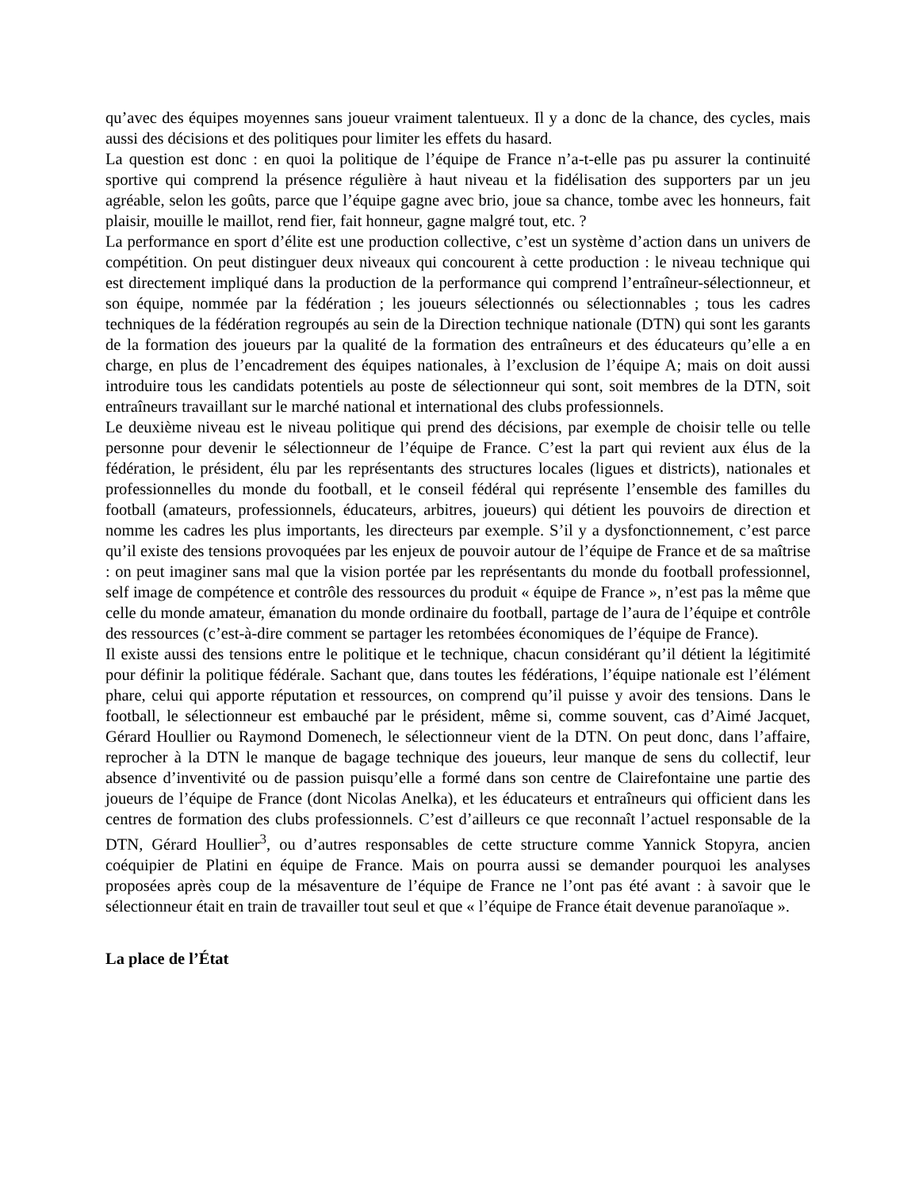qu’avec des équipes moyennes sans joueur vraiment talentueux. Il y a donc de la chance, des cycles, mais aussi des décisions et des politiques pour limiter les effets du hasard.
La question est donc : en quoi la politique de l’équipe de France n’a-t-elle pas pu assurer la continuité sportive qui comprend la présence régulière à haut niveau et la fidélisation des supporters par un jeu agréable, selon les goûts, parce que l’équipe gagne avec brio, joue sa chance, tombe avec les honneurs, fait plaisir, mouille le maillot, rend fier, fait honneur, gagne malgré tout, etc. ?
La performance en sport d’élite est une production collective, c’est un système d’action dans un univers de compétition. On peut distinguer deux niveaux qui concourent à cette production : le niveau technique qui est directement impliqué dans la production de la performance qui comprend l’entraîneur-sélectionneur, et son équipe, nommée par la fédération ; les joueurs sélectionnés ou sélectionnables ; tous les cadres techniques de la fédération regroupés au sein de la Direction technique nationale (DTN) qui sont les garants de la formation des joueurs par la qualité de la formation des entraîneurs et des éducateurs qu’elle a en charge, en plus de l’encadrement des équipes nationales, à l’exclusion de l’équipe A; mais on doit aussi introduire tous les candidats potentiels au poste de sélectionneur qui sont, soit membres de la DTN, soit entraîneurs travaillant sur le marché national et international des clubs professionnels.
Le deuxième niveau est le niveau politique qui prend des décisions, par exemple de choisir telle ou telle personne pour devenir le sélectionneur de l’équipe de France. C’est la part qui revient aux élus de la fédération, le président, élu par les représentants des structures locales (ligues et districts), nationales et professionnelles du monde du football, et le conseil fédéral qui représente l’ensemble des familles du football (amateurs, professionnels, éducateurs, arbitres, joueurs) qui détient les pouvoirs de direction et nomme les cadres les plus importants, les directeurs par exemple. S’il y a dysfonctionnement, c’est parce qu’il existe des tensions provoquées par les enjeux de pouvoir autour de l’équipe de France et de sa maîtrise : on peut imaginer sans mal que la vision portée par les représentants du monde du football professionnel, self image de compétence et contrôle des ressources du produit « équipe de France », n’est pas la même que celle du monde amateur, émanation du monde ordinaire du football, partage de l’aura de l’équipe et contrôle des ressources (c’est-à-dire comment se partager les retombées économiques de l’équipe de France).
Il existe aussi des tensions entre le politique et le technique, chacun considérant qu’il détient la légitimité pour définir la politique fédérale. Sachant que, dans toutes les fédérations, l’équipe nationale est l’élément phare, celui qui apporte réputation et ressources, on comprend qu’il puisse y avoir des tensions. Dans le football, le sélectionneur est embauché par le président, même si, comme souvent, cas d’Aimé Jacquet, Gérard Houllier ou Raymond Domenech, le sélectionneur vient de la DTN. On peut donc, dans l’affaire, reprocher à la DTN le manque de bagage technique des joueurs, leur manque de sens du collectif, leur absence d’inventivité ou de passion puisqu’elle a formé dans son centre de Clairefontaine une partie des joueurs de l’équipe de France (dont Nicolas Anelka), et les éducateurs et entraîneurs qui officient dans les centres de formation des clubs professionnels. C’est d’ailleurs ce que reconnaît l’actuel responsable de la DTN, Gérard Houllier<sup>3</sup>, ou d’autres responsables de cette structure comme Yannick Stopyra, ancien coéquipier de Platini en équipe de France. Mais on pourra aussi se demander pourquoi les analyses proposées après coup de la mésaventure de l’équipe de France ne l’ont pas été avant : à savoir que le sélectionneur était en train de travailler tout seul et que « l’équipe de France était devenue paranoïaque ».
La place de l’État